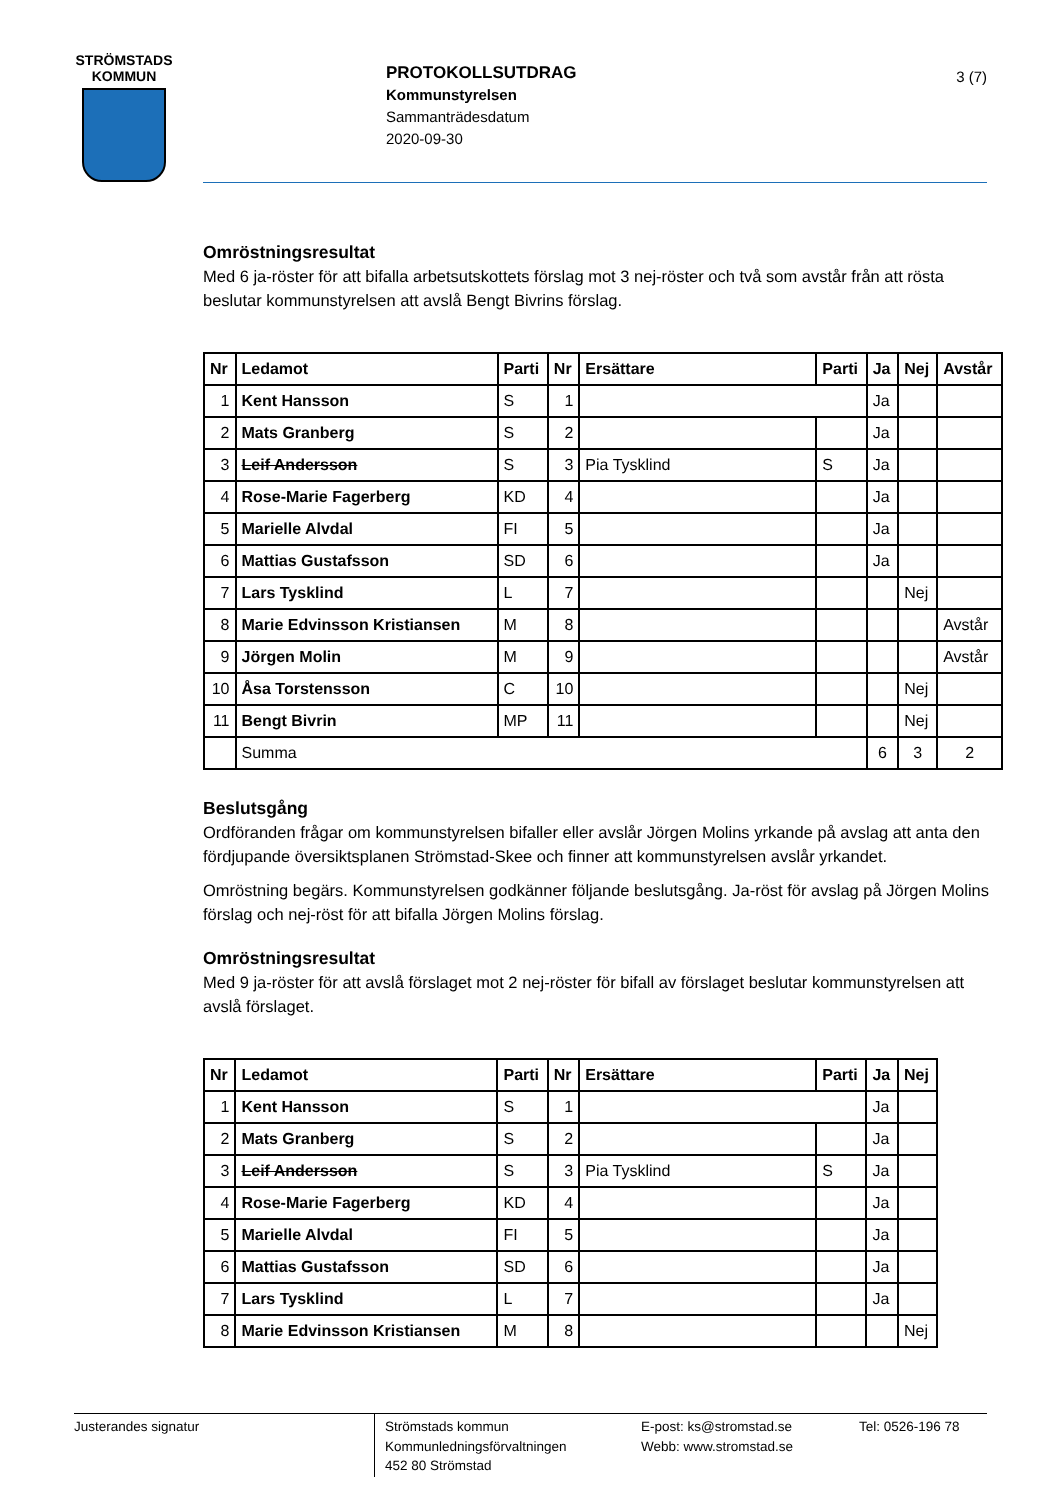STRÖMSTADS
KOMMUN
PROTOKOLLSUTDRAG
Kommunstyrelsen
Sammanträdesdatum
2020-09-30
3 (7)
Omröstningsresultat
Med 6 ja-röster för att bifalla arbetsutskottets förslag mot 3 nej-röster och två som avstår från att rösta beslutar kommunstyrelsen att avslå Bengt Bivrins förslag.
| Nr | Ledamot | Parti | Nr | Ersättare | Parti | Ja | Nej | Avstår |
| --- | --- | --- | --- | --- | --- | --- | --- | --- |
| 1 | Kent Hansson | S | 1 | | | Ja | | |
| 2 | Mats Granberg | S | 2 | | | Ja | | |
| 3 | Leif Andersson | S | 3 | Pia Tysklind | S | Ja | | |
| 4 | Rose-Marie Fagerberg | KD | 4 | | | Ja | | |
| 5 | Marielle Alvdal | FI | 5 | | | Ja | | |
| 6 | Mattias Gustafsson | SD | 6 | | | Ja | | |
| 7 | Lars Tysklind | L | 7 | | | | Nej | |
| 8 | Marie Edvinsson Kristiansen | M | 8 | | | | | Avstår |
| 9 | Jörgen Molin | M | 9 | | | | | Avstår |
| 10 | Åsa Torstensson | C | 10 | | | | Nej | |
| 11 | Bengt Bivrin | MP | 11 | | | | Nej | |
| | Summa | | | | | 6 | 3 | 2 |
Beslutsgång
Ordföranden frågar om kommunstyrelsen bifaller eller avslår Jörgen Molins yrkande på avslag att anta den fördjupande översiktsplanen Strömstad-Skee och finner att kommunstyrelsen avslår yrkandet.
Omröstning begärs. Kommunstyrelsen godkänner följande beslutsgång. Ja-röst för avslag på Jörgen Molins förslag och nej-röst för att bifalla Jörgen Molins förslag.
Omröstningsresultat
Med 9 ja-röster för att avslå förslaget mot 2 nej-röster för bifall av förslaget beslutar kommunstyrelsen att avslå förslaget.
| Nr | Ledamot | Parti | Nr | Ersättare | Parti | Ja | Nej |
| --- | --- | --- | --- | --- | --- | --- | --- |
| 1 | Kent Hansson | S | 1 | | | Ja | |
| 2 | Mats Granberg | S | 2 | | | Ja | |
| 3 | Leif Andersson | S | 3 | Pia Tysklind | S | Ja | |
| 4 | Rose-Marie Fagerberg | KD | 4 | | | Ja | |
| 5 | Marielle Alvdal | FI | 5 | | | Ja | |
| 6 | Mattias Gustafsson | SD | 6 | | | Ja | |
| 7 | Lars Tysklind | L | 7 | | | Ja | |
| 8 | Marie Edvinsson Kristiansen | M | 8 | | | | Nej |
Justerandes signatur
Strömstads kommun
Kommunledningsförvaltningen
452 80 Strömstad
E-post: ks@stromstad.se
Webb: www.stromstad.se
Tel: 0526-196 78